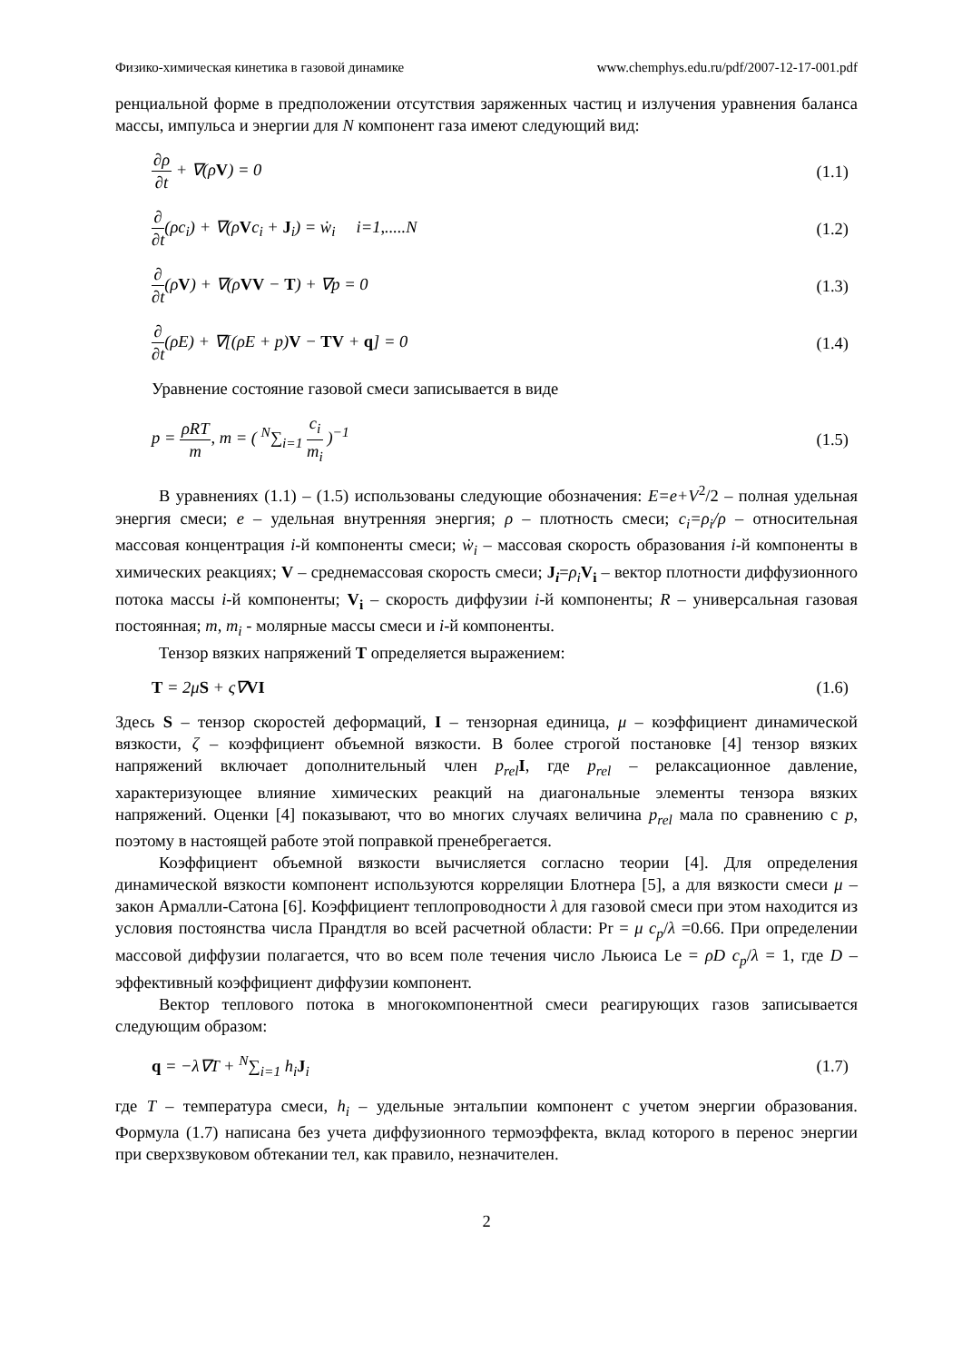Физико-химическая кинетика в газовой динамике www.chemphys.edu.ru/pdf/2007-12-17-001.pdf
ренциальной форме в предположении отсутствия заряженных частиц и излучения уравнения баланса массы, импульса и энергии для N компонент газа имеют следующий вид:
∂ρ ∂t + ∇(ρV) = 0 (1.1)
∂ ∂t(ρc<sub>i</sub>) + ∇(ρVc<sub>i</sub> + J<sub>i</sub>) = ẇ<sub>i</sub> i=1,.....N (1.2)
∂ ∂t(ρV) + ∇(ρVV − T) + ∇p = 0 (1.3)
∂ ∂t(ρE) + ∇[(ρE + p)V − TV + q] = 0 (1.4)
Уравнение состояние газовой смеси записывается в виде
p = ρRT m, m = ( <sup>N</sup>∑<sub>i=1</sub> c<sub>i</sub> m<sub>i</sub> )<sup>−1</sup> (1.5)
В уравнениях (1.1) – (1.5) использованы следующие обозначения: E=e+V<sup>2</sup>/2 – полная удельная энергия смеси; e – удельная внутренняя энергия; ρ – плотность смеси; c<sub>i</sub>=ρ<sub>i</sub>/ρ – относительная массовая концентрация i-й компоненты смеси; ẇ<sub>i</sub> – массовая скорость образования i-й компоненты в химических реакциях; V – среднемассовая скорость смеси; J<sub>i</sub>=ρ<sub>i</sub> V<sub>i</sub> – вектор плотности диффузионного потока массы i-й компоненты; V<sub>i</sub> – скорость диффузии i-й компоненты; R – универсальная газовая постоянная; m, m<sub>i</sub> - молярные массы смеси и i-й компоненты.
Тензор вязких напряжений T определяется выражением:
T = 2μS + ς∇VI (1.6)
Здесь S – тензор скоростей деформаций, I – тензорная единица, μ – коэффициент динамической вязкости, ζ – коэффициент объемной вязкости. В более строгой постановке [4] тензор вязких напряжений включает дополнительный член p<sub>rel</sub> I, где p<sub>rel</sub> – релаксационное давление, характеризующее влияние химических реакций на диагональные элементы тензора вязких напряжений. Оценки [4] показывают, что во многих случаях величина p<sub>rel</sub> мала по сравнению с p, поэтому в настоящей работе этой поправкой пренебрегается.
Коэффициент объемной вязкости вычисляется согласно теории [4]. Для определения динамической вязкости компонент используются корреляции Блотнера [5], а для вязкости смеси μ – закон Армалли-Сатона [6]. Коэффициент теплопроводности λ для газовой смеси при этом находится из условия постоянства числа Прандтля во всей расчетной области: Pr = μ c<sub>p</sub>/λ =0.66. При определении массовой диффузии полагается, что во всем поле течения число Льюиса Le = ρD c<sub>p</sub>/λ = 1, где D –эффективный коэффициент диффузии компонент.
Вектор теплового потока в многокомпонентной смеси реагирующих газов записывается следующим образом:
q = −λ∇T + <sup>N</sup>∑<sub>i=1</sub> h<sub>i</sub>J<sub>i</sub> (1.7)
где T – температура смеси, h<sub>i</sub> – удельные энтальпии компонент с учетом энергии образования. Формула (1.7) написана без учета диффузионного термоэффекта, вклад которого в перенос энергии при сверхзвуковом обтекании тел, как правило, незначителен.
2